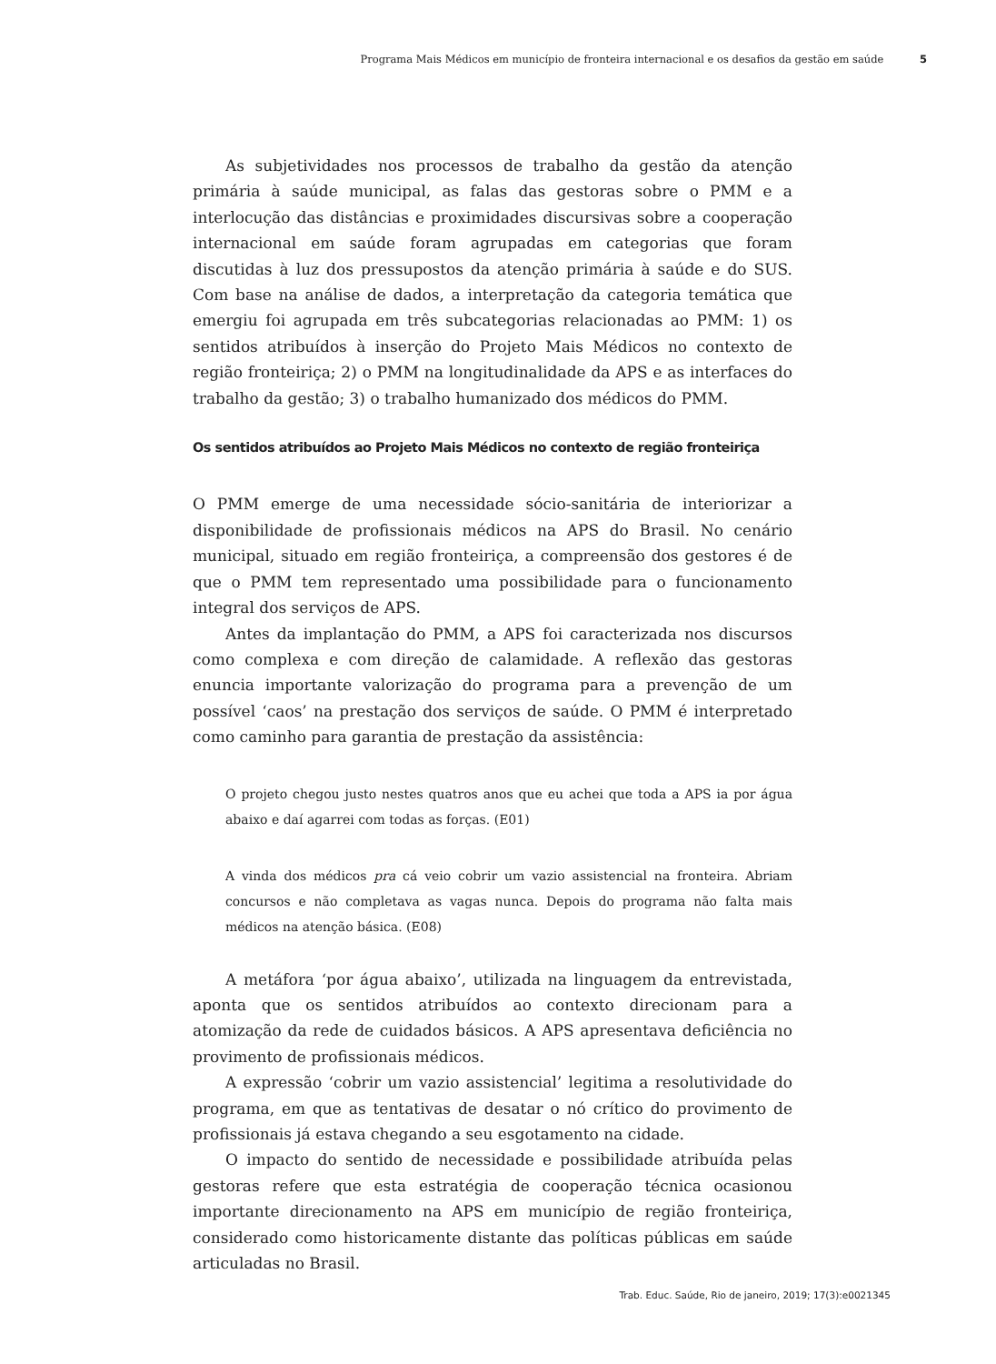Programa Mais Médicos em município de fronteira internacional e os desafios da gestão em saúde 5
As subjetividades nos processos de trabalho da gestão da atenção primária à saúde municipal, as falas das gestoras sobre o PMM e a interlocução das distâncias e proximidades discursivas sobre a cooperação internacional em saúde foram agrupadas em categorias que foram discutidas à luz dos pressupostos da atenção primária à saúde e do SUS. Com base na análise de dados, a interpretação da categoria temática que emergiu foi agrupada em três subcategorias relacionadas ao PMM: 1) os sentidos atribuídos à inserção do Projeto Mais Médicos no contexto de região fronteiriça; 2) o PMM na longitudinalidade da APS e as interfaces do trabalho da gestão; 3) o trabalho humanizado dos médicos do PMM.
Os sentidos atribuídos ao Projeto Mais Médicos no contexto de região fronteiriça
O PMM emerge de uma necessidade sócio-sanitária de interiorizar a disponibilidade de profissionais médicos na APS do Brasil. No cenário municipal, situado em região fronteiriça, a compreensão dos gestores é de que o PMM tem representado uma possibilidade para o funcionamento integral dos serviços de APS.
Antes da implantação do PMM, a APS foi caracterizada nos discursos como complexa e com direção de calamidade. A reflexão das gestoras enuncia importante valorização do programa para a prevenção de um possível ‘caos’ na prestação dos serviços de saúde. O PMM é interpretado como caminho para garantia de prestação da assistência:
O projeto chegou justo nestes quatros anos que eu achei que toda a APS ia por água abaixo e daí agarrei com todas as forças. (E01)
A vinda dos médicos pra cá veio cobrir um vazio assistencial na fronteira. Abriam concursos e não completava as vagas nunca. Depois do programa não falta mais médicos na atenção básica. (E08)
A metáfora ‘por água abaixo’, utilizada na linguagem da entrevistada, aponta que os sentidos atribuídos ao contexto direcionam para a atomização da rede de cuidados básicos. A APS apresentava deficiência no provimento de profissionais médicos.
A expressão ‘cobrir um vazio assistencial’ legitima a resolutividade do programa, em que as tentativas de desatar o nó crítico do provimento de profissionais já estava chegando a seu esgotamento na cidade.
O impacto do sentido de necessidade e possibilidade atribuída pelas gestoras refere que esta estratégia de cooperação técnica ocasionou importante direcionamento na APS em município de região fronteiriça, considerado como historicamente distante das políticas públicas em saúde articuladas no Brasil.
Trab. Educ. Saúde, Rio de janeiro, 2019; 17(3):e0021345